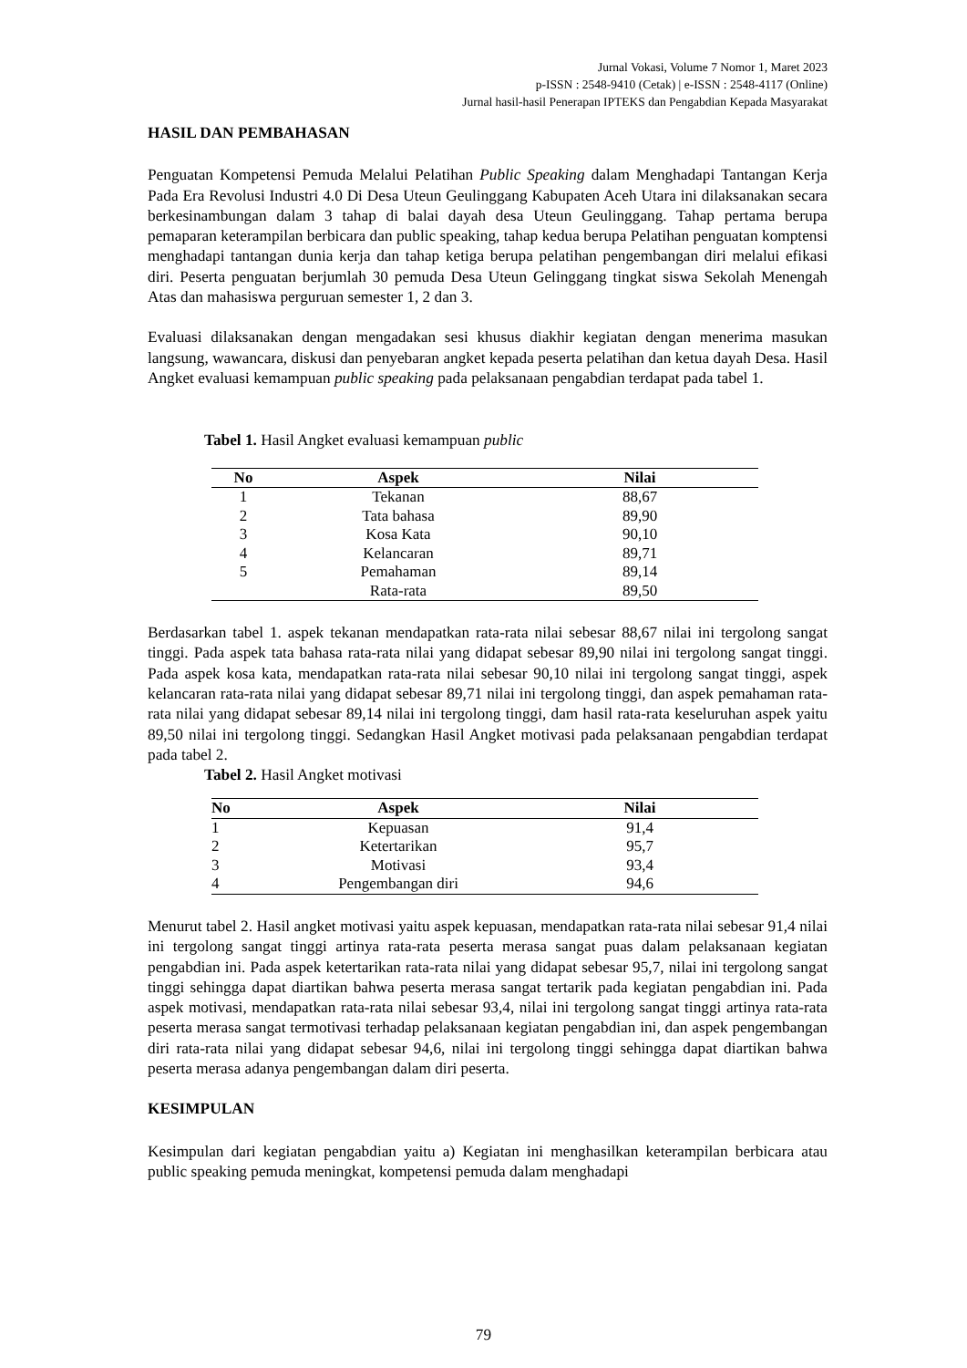Jurnal Vokasi, Volume 7 Nomor 1, Maret 2023
p-ISSN : 2548-9410 (Cetak) | e-ISSN : 2548-4117 (Online)
Jurnal hasil-hasil Penerapan IPTEKS dan Pengabdian Kepada Masyarakat
HASIL DAN PEMBAHASAN
Penguatan Kompetensi Pemuda Melalui Pelatihan Public Speaking dalam Menghadapi Tantangan Kerja Pada Era Revolusi Industri 4.0 Di Desa Uteun Geulinggang Kabupaten Aceh Utara ini dilaksanakan secara berkesinambungan dalam 3 tahap di balai dayah desa Uteun Geulinggang. Tahap pertama berupa pemaparan keterampilan berbicara dan public speaking, tahap kedua berupa Pelatihan penguatan komptensi menghadapi tantangan dunia kerja dan tahap ketiga berupa pelatihan pengembangan diri melalui efikasi diri. Peserta penguatan berjumlah 30 pemuda Desa Uteun Gelinggang tingkat siswa Sekolah Menengah Atas dan mahasiswa perguruan semester 1, 2 dan 3.
Evaluasi dilaksanakan dengan mengadakan sesi khusus diakhir kegiatan dengan menerima masukan langsung, wawancara, diskusi dan penyebaran angket kepada peserta pelatihan dan ketua dayah Desa. Hasil Angket evaluasi kemampuan public speaking pada pelaksanaan pengabdian terdapat pada tabel 1.
Tabel 1. Hasil Angket evaluasi kemampuan public
| No | Aspek | Nilai |
| --- | --- | --- |
| 1 | Tekanan | 88,67 |
| 2 | Tata bahasa | 89,90 |
| 3 | Kosa Kata | 90,10 |
| 4 | Kelancaran | 89,71 |
| 5 | Pemahaman | 89,14 |
| | Rata-rata | 89,50 |
Berdasarkan tabel 1. aspek tekanan mendapatkan rata-rata nilai sebesar 88,67 nilai ini tergolong sangat tinggi. Pada aspek tata bahasa rata-rata nilai yang didapat sebesar 89,90 nilai ini tergolong sangat tinggi. Pada aspek kosa kata, mendapatkan rata-rata nilai sebesar 90,10 nilai ini tergolong sangat tinggi, aspek kelancaran rata-rata nilai yang didapat sebesar 89,71 nilai ini tergolong tinggi, dan aspek pemahaman rata-rata nilai yang didapat sebesar 89,14 nilai ini tergolong tinggi, dam hasil rata-rata keseluruhan aspek yaitu 89,50 nilai ini tergolong tinggi. Sedangkan Hasil Angket motivasi pada pelaksanaan pengabdian terdapat pada tabel 2.
Tabel 2. Hasil Angket motivasi
| No | Aspek | Nilai |
| --- | --- | --- |
| 1 | Kepuasan | 91,4 |
| 2 | Ketertarikan | 95,7 |
| 3 | Motivasi | 93,4 |
| 4 | Pengembangan diri | 94,6 |
Menurut tabel 2. Hasil angket motivasi yaitu aspek kepuasan, mendapatkan rata-rata nilai sebesar 91,4 nilai ini tergolong sangat tinggi artinya rata-rata peserta merasa sangat puas dalam pelaksanaan kegiatan pengabdian ini. Pada aspek ketertarikan rata-rata nilai yang didapat sebesar 95,7, nilai ini tergolong sangat tinggi sehingga dapat diartikan bahwa peserta merasa sangat tertarik pada kegiatan pengabdian ini. Pada aspek motivasi, mendapatkan rata-rata nilai sebesar 93,4, nilai ini tergolong sangat tinggi artinya rata-rata peserta merasa sangat termotivasi terhadap pelaksanaan kegiatan pengabdian ini, dan aspek pengembangan diri rata-rata nilai yang didapat sebesar 94,6, nilai ini tergolong tinggi sehingga dapat diartikan bahwa peserta merasa adanya pengembangan dalam diri peserta.
KESIMPULAN
Kesimpulan dari kegiatan pengabdian yaitu a) Kegiatan ini menghasilkan keterampilan berbicara atau public speaking pemuda meningkat, kompetensi pemuda dalam menghadapi
79